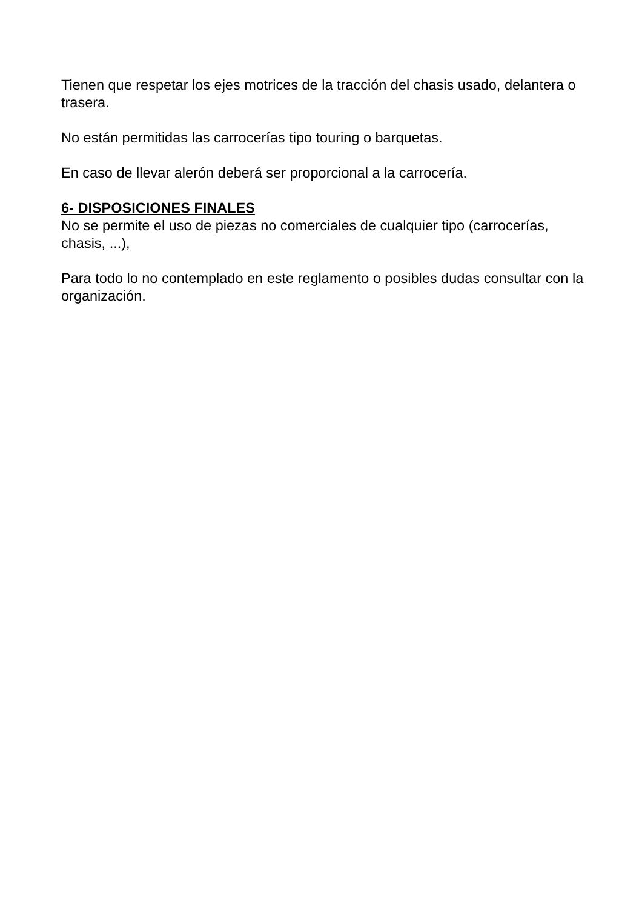Tienen que respetar los ejes motrices de la tracción del chasis usado, delantera o trasera.
No están permitidas las carrocerías tipo touring o barquetas.
En caso de llevar alerón deberá ser proporcional a la carrocería.
6- DISPOSICIONES FINALES
No se permite el uso de piezas no comerciales de cualquier tipo (carrocerías, chasis, ...),
Para todo lo no contemplado en este reglamento o posibles dudas consultar con la organización.